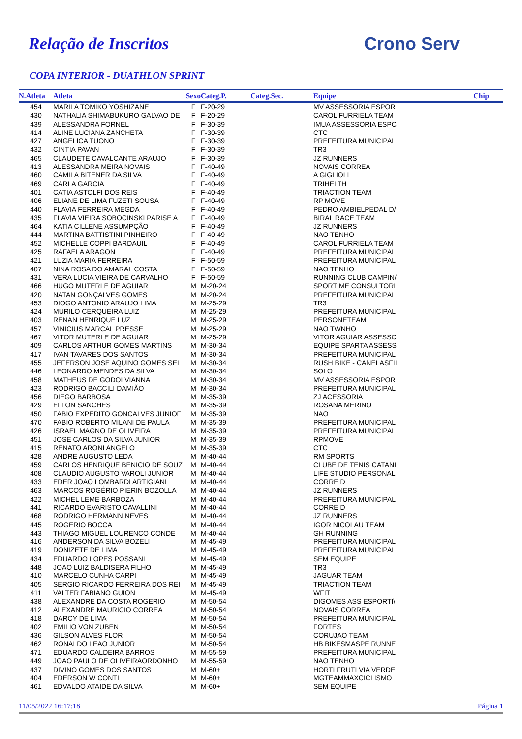Relação de Inscritos Crono Serv
COPA INTERIOR - DUATHLON SPRINT
| N.Atleta | Atleta | Sexo | Categ.P. | Categ.Sec. | Equipe | Chip |
| --- | --- | --- | --- | --- | --- | --- |
| 454 | MARILA TOMIKO YOSHIZANE | F | F-20-29 | | MV ASSESSORIA ESPOR | |
| 430 | NATHALIA SHIMABUKURO GALVAO DE | F | F-20-29 | | CAROL FURRIELA TEAM | |
| 439 | ALESSANDRA FORNEL | F | F-30-39 | | IMUA ASSESSORIA ESPC | |
| 414 | ALINE LUCIANA ZANCHETA | F | F-30-39 | | CTC | |
| 427 | ANGELICA TUONO | F | F-30-39 | | PREFEITURA MUNICIPAL | |
| 432 | CINTIA PAVAN | F | F-30-39 | | TR3 | |
| 465 | CLAUDETE CAVALCANTE ARAUJO | F | F-30-39 | | JZ RUNNERS | |
| 413 | ALESSANDRA MEIRA NOVAIS | F | F-40-49 | | NOVAIS CORREA | |
| 460 | CAMILA BITENER DA SILVA | F | F-40-49 | | A GIGLIOLI | |
| 469 | CARLA GARCIA | F | F-40-49 | | TRIHELTH | |
| 401 | CATIA ASTOLFI DOS REIS | F | F-40-49 | | TRIACTION TEAM | |
| 406 | ELIANE DE LIMA FUZETI SOUSA | F | F-40-49 | | RP MOVE | |
| 440 | FLAVIA FERREIRA MEGDA | F | F-40-49 | | PEDRO AMBIELPEDAL D/ | |
| 435 | FLAVIA VIEIRA SOBOCINSKI PARISE A | F | F-40-49 | | BIRAL RACE TEAM | |
| 464 | KATIA CILLENE ASSUMPÇÃO | F | F-40-49 | | JZ RUNNERS | |
| 444 | MARTINA BATTISTINI PINHEIRO | F | F-40-49 | | NAO TENHO | |
| 452 | MICHELLE COPPI BARDAUIL | F | F-40-49 | | CAROL FURRIELA TEAM | |
| 425 | RAFAELA ARAGON | F | F-40-49 | | PREFEITURA MUNICIPAL | |
| 421 | LUZIA MARIA FERREIRA | F | F-50-59 | | PREFEITURA MUNICIPAL | |
| 407 | NINA ROSA DO AMARAL COSTA | F | F-50-59 | | NAO TENHO | |
| 431 | VERA LUCIA VIEIRA DE CARVALHO | F | F-50-59 | | RUNNING CLUB CAMPIN/ | |
| 466 | HUGO MUTERLE DE AGUIAR | M | M-20-24 | | SPORTIME CONSULTORI | |
| 420 | NATAN GONÇALVES GOMES | M | M-20-24 | | PREFEITURA MUNICIPAL | |
| 453 | DIOGO ANTONIO ARAUJO LIMA | M | M-25-29 | | TR3 | |
| 424 | MURILO CERQUEIRA LUIZ | M | M-25-29 | | PREFEITURA MUNICIPAL | |
| 403 | RENAN HENRIQUE LUZ | M | M-25-29 | | PERSONETEAM | |
| 457 | VINICIUS MARCAL PRESSE | M | M-25-29 | | NAO TWNHO | |
| 467 | VITOR MUTERLE DE AGUIAR | M | M-25-29 | | VITOR AGUIAR ASSESSC | |
| 409 | CARLOS ARTHUR GOMES MARTINS | M | M-30-34 | | EQUIPE SPARTA ASSESS | |
| 417 | IVAN TAVARES DOS SANTOS | M | M-30-34 | | PREFEITURA MUNICIPAL | |
| 455 | JEFERSON JOSE AQUINO GOMES SEL | M | M-30-34 | | RUSH BIKE - CANELASFII | |
| 446 | LEONARDO MENDES DA SILVA | M | M-30-34 | | SOLO | |
| 458 | MATHEUS DE GODOI VIANNA | M | M-30-34 | | MV ASSESSORIA ESPOR | |
| 423 | RODRIGO BACCILI DAMIÃO | M | M-30-34 | | PREFEITURA MUNICIPAL | |
| 456 | DIEGO BARBOSA | M | M-35-39 | | ZJ ACESSORIA | |
| 429 | ELTON SANCHES | M | M-35-39 | | ROSANA MERINO | |
| 450 | FABIO EXPEDITO GONCALVES JUNIOF | M | M-35-39 | | NAO | |
| 470 | FABIO ROBERTO MILANI DE PAULA | M | M-35-39 | | PREFEITURA MUNICIPAL | |
| 426 | ISRAEL MAGNO DE OLIVEIRA | M | M-35-39 | | PREFEITURA MUNICIPAL | |
| 451 | JOSE CARLOS DA SILVA JUNIOR | M | M-35-39 | | RPMOVE | |
| 415 | RENATO ARONI ANGELO | M | M-35-39 | | CTC | |
| 428 | ANDRE AUGUSTO LEDA | M | M-40-44 | | RM SPORTS | |
| 459 | CARLOS HENRIQUE BENICIO DE SOUZ | M | M-40-44 | | CLUBE DE TENIS CATANI | |
| 408 | CLAUDIO AUGUSTO VAROLI JUNIOR | M | M-40-44 | | LIFE STUDIO PERSONAL | |
| 433 | EDER JOAO LOMBARDI ARTIGIANI | M | M-40-44 | | CORRE D | |
| 463 | MARCOS ROGÉRIO PIERIN BOZOLLA | M | M-40-44 | | JZ RUNNERS | |
| 422 | MICHEL LEME BARBOZA | M | M-40-44 | | PREFEITURA MUNICIPAL | |
| 441 | RICARDO EVARISTO CAVALLINI | M | M-40-44 | | CORRE D | |
| 468 | RODRIGO HERMANN NEVES | M | M-40-44 | | JZ RUNNERS | |
| 445 | ROGERIO BOCCA | M | M-40-44 | | IGOR NICOLAU TEAM | |
| 443 | THIAGO MIGUEL LOURENCO CONDE | M | M-40-44 | | GH RUNNING | |
| 416 | ANDERSON DA SILVA BOZELI | M | M-45-49 | | PREFEITURA MUNICIPAL | |
| 419 | DONIZETE DE LIMA | M | M-45-49 | | PREFEITURA MUNICIPAL | |
| 434 | EDUARDO LOPES POSSANI | M | M-45-49 | | SEM EQUIPE | |
| 448 | JOAO LUIZ BALDISERA FILHO | M | M-45-49 | | TR3 | |
| 410 | MARCELO CUNHA CARPI | M | M-45-49 | | JAGUAR TEAM | |
| 405 | SERGIO RICARDO FERREIRA DOS REI | M | M-45-49 | | TRIACTION TEAM | |
| 411 | VALTER FABIANO GUION | M | M-45-49 | | WFIT | |
| 438 | ALEXANDRE DA COSTA ROGERIO | M | M-50-54 | | DIGOMES ASS ESPORTI\ | |
| 412 | ALEXANDRE MAURICIO CORREA | M | M-50-54 | | NOVAIS CORREA | |
| 418 | DARCY DE LIMA | M | M-50-54 | | PREFEITURA MUNICIPAL | |
| 402 | EMILIO VON ZUBEN | M | M-50-54 | | FORTES | |
| 436 | GILSON ALVES FLOR | M | M-50-54 | | CORUJAO TEAM | |
| 462 | RONALDO LEAO JUNIOR | M | M-50-54 | | HB BIKESMASPE RUNNE | |
| 471 | EDUARDO CALDEIRA BARROS | M | M-55-59 | | PREFEITURA MUNICIPAL | |
| 449 | JOAO PAULO DE OLIVEIRAORDONHO | M | M-55-59 | | NAO TENHO | |
| 437 | DIVINO GOMES DOS SANTOS | M | M-60+ | | HORTI FRUTI VIA VERDE | |
| 404 | EDERSON W CONTI | M | M-60+ | | MGTEAMMAXCICLISMO | |
| 461 | EDVALDO ATAIDE DA SILVA | M | M-60+ | | SEM EQUIPE | |
11/05/2022 16:17:18 Página 1